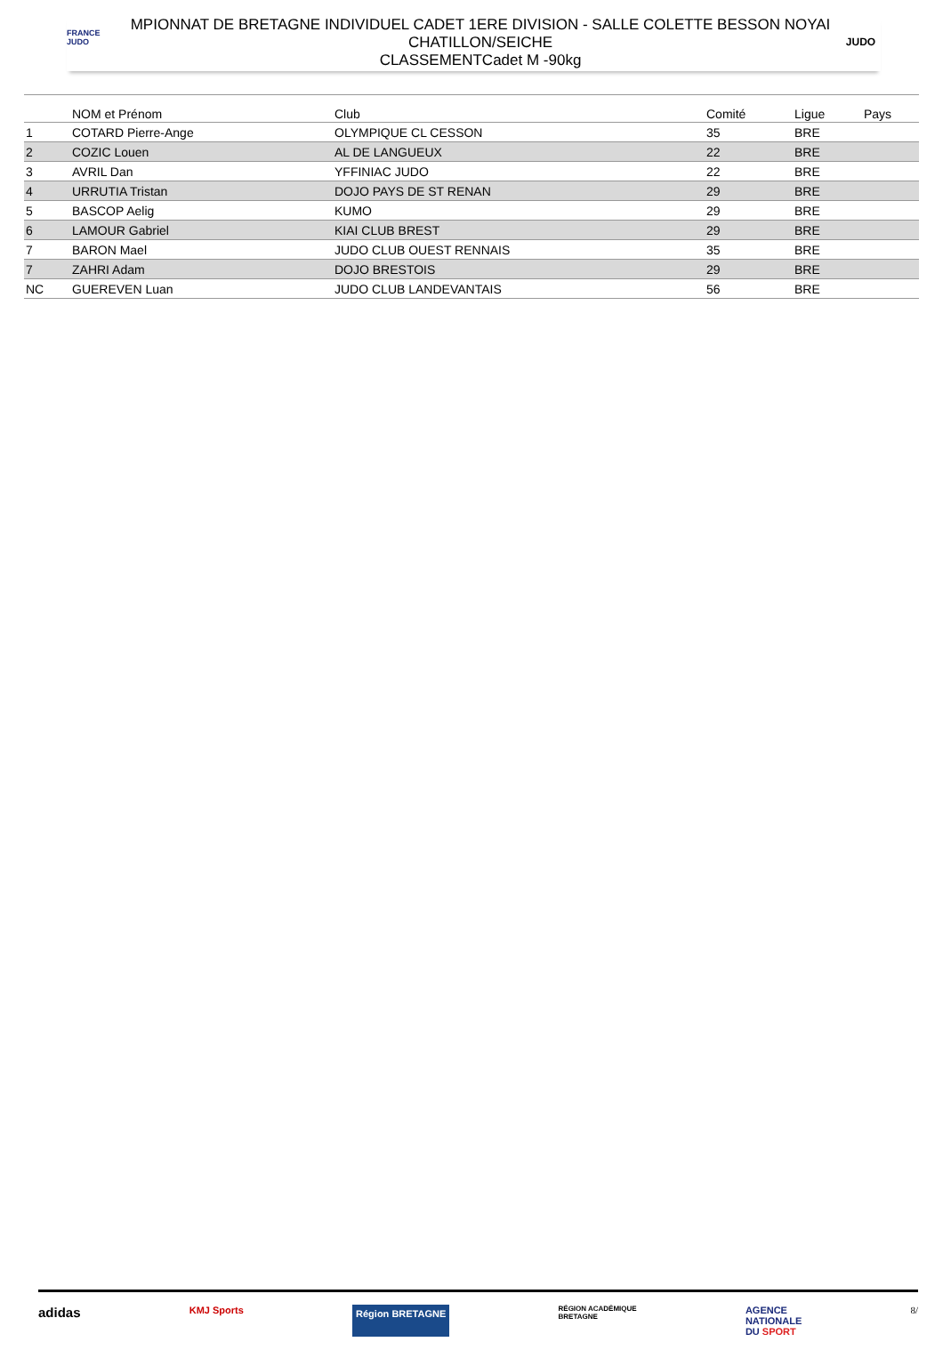FRANCE
JUDO
MPIONNAT DE BRETAGNE INDIVIDUEL CADET 1ERE DIVISION - SALLE COLETTE BESSON NOYAI
CHATILLON/SEICHE
CLASSEMENTCadet M -90kg
JUDO
| | NOM et Prénom | Club | Comité | Ligue | Pays |
| --- | --- | --- | --- | --- | --- |
| 1 | COTARD Pierre-Ange | OLYMPIQUE CL CESSON | 35 | BRE | |
| 2 | COZIC Louen | AL DE LANGUEUX | 22 | BRE | |
| 3 | AVRIL Dan | YFFINIAC JUDO | 22 | BRE | |
| 4 | URRUTIA Tristan | DOJO PAYS DE ST RENAN | 29 | BRE | |
| 5 | BASCOP Aelig | KUMO | 29 | BRE | |
| 6 | LAMOUR Gabriel | KIAI CLUB BREST | 29 | BRE | |
| 7 | BARON Mael | JUDO CLUB OUEST RENNAIS | 35 | BRE | |
| 7 | ZAHRI Adam | DOJO BRESTOIS | 29 | BRE | |
| NC | GUEREVEN Luan | JUDO CLUB LANDEVANTAIS | 56 | BRE | |
adidas KMJ Sports Région BRETAGNE RÉGION ACADÉMIQUE
BRETAGNE AGENCE
NATIONALE
DU SPORT 8/